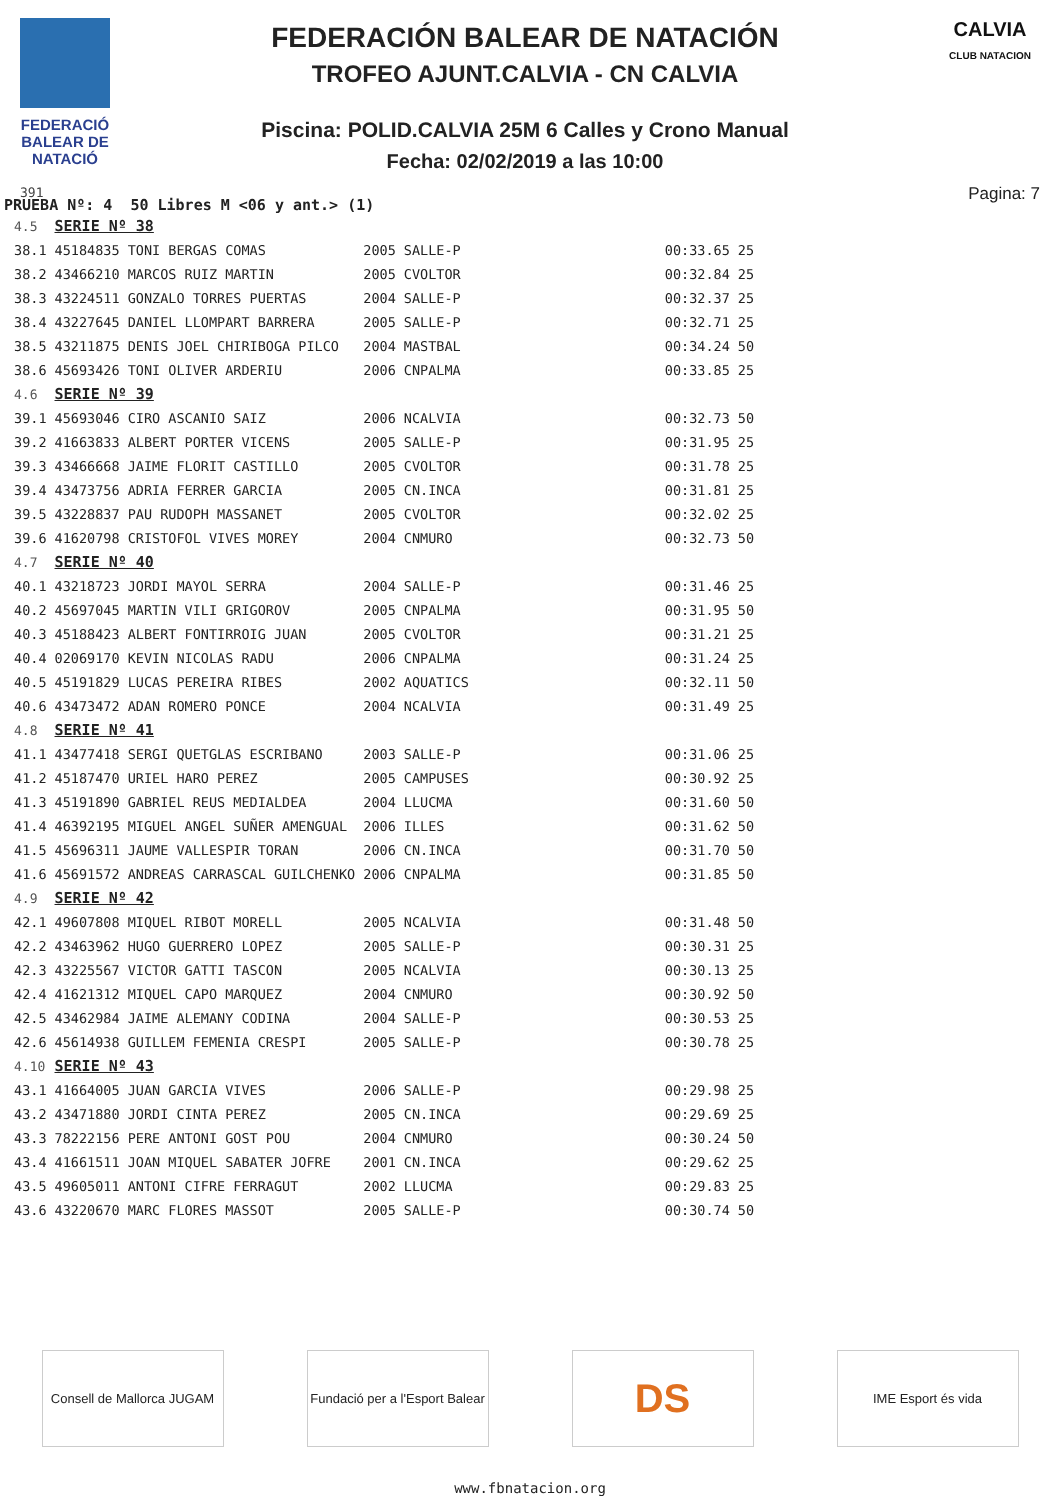FEDERACIÓ BALEAR DE NATACIÓ
391
FEDERACIÓN BALEAR DE NATACIÓN
TROFEO AJUNT.CALVIA - CN CALVIA
Piscina: POLID.CALVIA 25M 6 Calles y Crono Manual
Fecha: 02/02/2019 a las 10:00
CALVIA
CLUB NATACION
Pagina: 7
PRUEBA Nº: 4 50 Libres M <06 y ant.> (1)
| 4.5 | SERIE Nº 38 | | | | | |
| 38.1 | 45184835 TONI BERGAS COMAS | 2005 | SALLE-P | | 00:33.65 | 25 |
| 38.2 | 43466210 MARCOS RUIZ MARTIN | 2005 | CVOLTOR | | 00:32.84 | 25 |
| 38.3 | 43224511 GONZALO TORRES PUERTAS | 2004 | SALLE-P | | 00:32.37 | 25 |
| 38.4 | 43227645 DANIEL LLOMPART BARRERA | 2005 | SALLE-P | | 00:32.71 | 25 |
| 38.5 | 43211875 DENIS JOEL CHIRIBOGA PILCO | 2004 | MASTBAL | | 00:34.24 | 50 |
| 38.6 | 45693426 TONI OLIVER ARDERIU | 2006 | CNPALMA | | 00:33.85 | 25 |
| 4.6 | SERIE Nº 39 | | | | | |
| 39.1 | 45693046 CIRO ASCANIO SAIZ | 2006 | NCALVIA | | 00:32.73 | 50 |
| 39.2 | 41663833 ALBERT PORTER VICENS | 2005 | SALLE-P | | 00:31.95 | 25 |
| 39.3 | 43466668 JAIME FLORIT CASTILLO | 2005 | CVOLTOR | | 00:31.78 | 25 |
| 39.4 | 43473756 ADRIA FERRER GARCIA | 2005 | CN.INCA | | 00:31.81 | 25 |
| 39.5 | 43228837 PAU RUDOPH MASSANET | 2005 | CVOLTOR | | 00:32.02 | 25 |
| 39.6 | 41620798 CRISTOFOL VIVES MOREY | 2004 | CNMURO | | 00:32.73 | 50 |
| 4.7 | SERIE Nº 40 | | | | | |
| 40.1 | 43218723 JORDI MAYOL SERRA | 2004 | SALLE-P | | 00:31.46 | 25 |
| 40.2 | 45697045 MARTIN VILI GRIGOROV | 2005 | CNPALMA | | 00:31.95 | 50 |
| 40.3 | 45188423 ALBERT FONTIRROIG JUAN | 2005 | CVOLTOR | | 00:31.21 | 25 |
| 40.4 | 02069170 KEVIN NICOLAS RADU | 2006 | CNPALMA | | 00:31.24 | 25 |
| 40.5 | 45191829 LUCAS PEREIRA RIBES | 2002 | AQUATICS | | 00:32.11 | 50 |
| 40.6 | 43473472 ADAN ROMERO PONCE | 2004 | NCALVIA | | 00:31.49 | 25 |
| 4.8 | SERIE Nº 41 | | | | | |
| 41.1 | 43477418 SERGI QUETGLAS ESCRIBANO | 2003 | SALLE-P | | 00:31.06 | 25 |
| 41.2 | 45187470 URIEL HARO PEREZ | 2005 | CAMPUSES | | 00:30.92 | 25 |
| 41.3 | 45191890 GABRIEL REUS MEDIALDEA | 2004 | LLUCMA | | 00:31.60 | 50 |
| 41.4 | 46392195 MIGUEL ANGEL SUÑER AMENGUAL | 2006 | ILLES | | 00:31.62 | 50 |
| 41.5 | 45696311 JAUME VALLESPIR TORAN | 2006 | CN.INCA | | 00:31.70 | 50 |
| 41.6 | 45691572 ANDREAS CARRASCAL GUILCHENKO | 2006 | CNPALMA | | 00:31.85 | 50 |
| 4.9 | SERIE Nº 42 | | | | | |
| 42.1 | 49607808 MIQUEL RIBOT MORELL | 2005 | NCALVIA | | 00:31.48 | 50 |
| 42.2 | 43463962 HUGO GUERRERO LOPEZ | 2005 | SALLE-P | | 00:30.31 | 25 |
| 42.3 | 43225567 VICTOR GATTI TASCON | 2005 | NCALVIA | | 00:30.13 | 25 |
| 42.4 | 41621312 MIQUEL CAPO MARQUEZ | 2004 | CNMURO | | 00:30.92 | 50 |
| 42.5 | 43462984 JAIME ALEMANY CODINA | 2004 | SALLE-P | | 00:30.53 | 25 |
| 42.6 | 45614938 GUILLEM FEMENIA CRESPI | 2005 | SALLE-P | | 00:30.78 | 25 |
| 4.10 | SERIE Nº 43 | | | | | |
| 43.1 | 41664005 JUAN GARCIA VIVES | 2006 | SALLE-P | | 00:29.98 | 25 |
| 43.2 | 43471880 JORDI CINTA PEREZ | 2005 | CN.INCA | | 00:29.69 | 25 |
| 43.3 | 78222156 PERE ANTONI GOST POU | 2004 | CNMURO | | 00:30.24 | 50 |
| 43.4 | 41661511 JOAN MIQUEL SABATER JOFRE | 2001 | CN.INCA | | 00:29.62 | 25 |
| 43.5 | 49605011 ANTONI CIFRE FERRAGUT | 2002 | LLUCMA | | 00:29.83 | 25 |
| 43.6 | 43220670 MARC FLORES MASSOT | 2005 | SALLE-P | | 00:30.74 | 50 |
Consell de Mallorca JUGAM
Fundació per a l'Esport Balear
DS
IME Esport és vida
www.fbnatacion.org